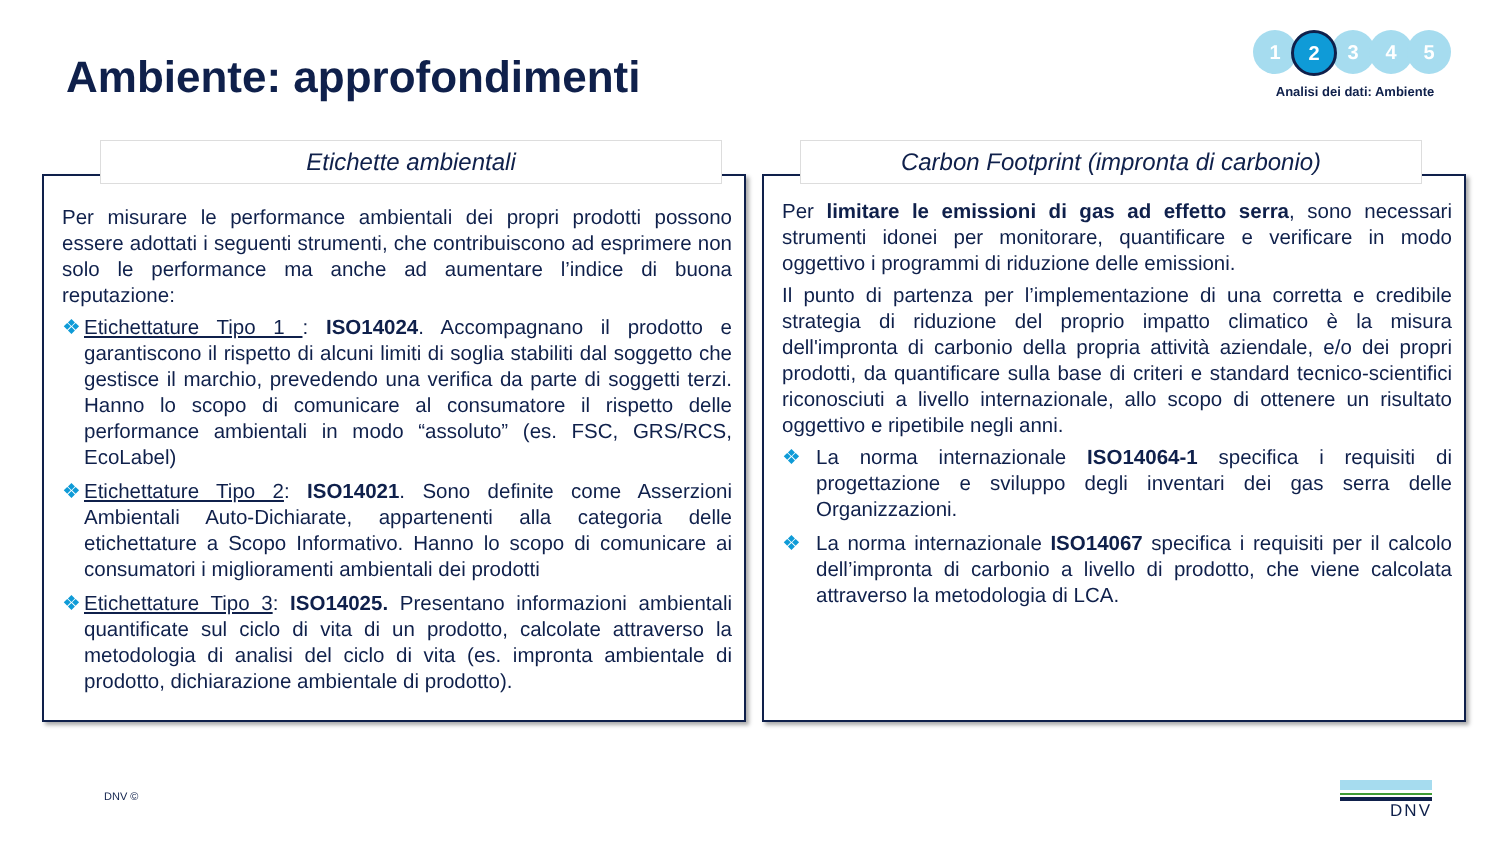Ambiente: approfondimenti
1
2
3 4 5
Analisi dei dati: Ambiente
Etichette ambientali
Per misurare le performance ambientali dei propri prodotti possono essere adottati i seguenti strumenti, che contribuiscono ad esprimere non solo le performance ma anche ad aumentare l’indice di buona reputazione:
❖ Etichettature Tipo 1 : ISO14024. Accompagnano il prodotto e garantiscono il rispetto di alcuni limiti di soglia stabiliti dal soggetto che gestisce il marchio, prevedendo una verifica da parte di soggetti terzi. Hanno lo scopo di comunicare al consumatore il rispetto delle performance ambientali in modo “assoluto” (es. FSC, GRS/RCS, EcoLabel)
❖ Etichettature Tipo 2: ISO14021. Sono definite come Asserzioni Ambientali Auto-Dichiarate, appartenenti alla categoria delle etichettature a Scopo Informativo. Hanno lo scopo di comunicare ai consumatori i miglioramenti ambientali dei prodotti
❖ Etichettature Tipo 3: ISO14025. Presentano informazioni ambientali quantificate sul ciclo di vita di un prodotto, calcolate attraverso la metodologia di analisi del ciclo di vita (es. impronta ambientale di prodotto, dichiarazione ambientale di prodotto).
Carbon Footprint (impronta di carbonio)
Per limitare le emissioni di gas ad effetto serra, sono necessari strumenti idonei per monitorare, quantificare e verificare in modo oggettivo i programmi di riduzione delle emissioni.
Il punto di partenza per l’implementazione di una corretta e credibile strategia di riduzione del proprio impatto climatico è la misura dell'impronta di carbonio della propria attività aziendale, e/o dei propri prodotti, da quantificare sulla base di criteri e standard tecnico-scientifici riconosciuti a livello internazionale, allo scopo di ottenere un risultato oggettivo e ripetibile negli anni.
❖ La norma internazionale ISO14064-1 specifica i requisiti di progettazione e sviluppo degli inventari dei gas serra delle Organizzazioni.
❖ La norma internazionale ISO14067 specifica i requisiti per il calcolo dell’impronta di carbonio a livello di prodotto, che viene calcolata attraverso la metodologia di LCA.
DNV © DNV